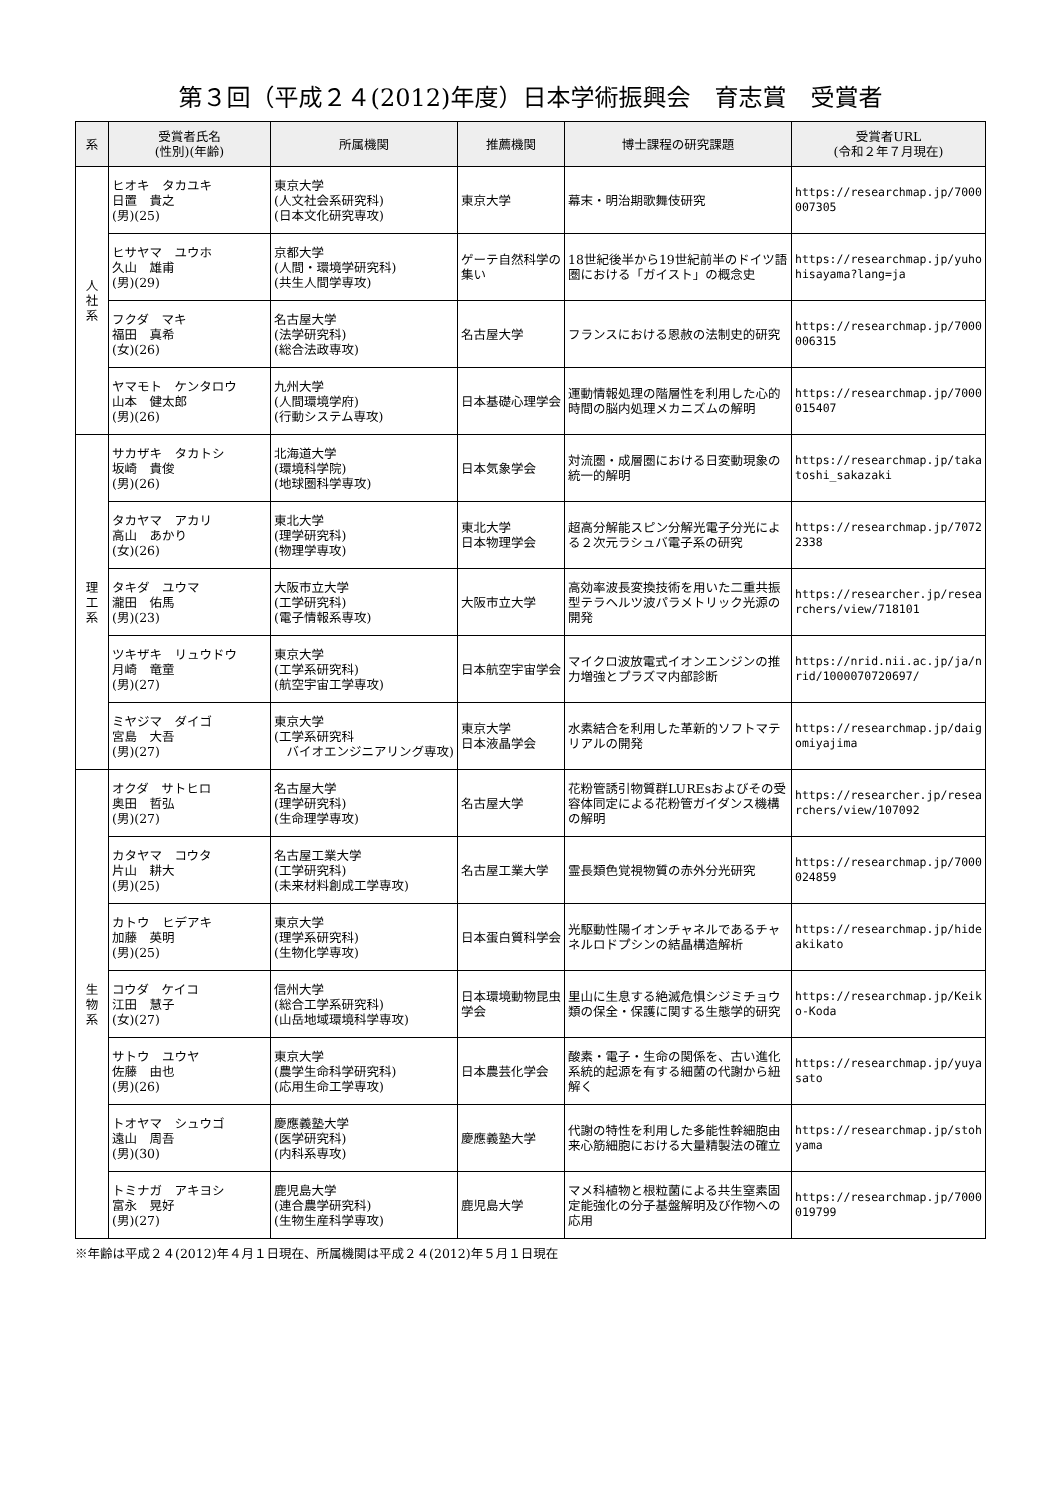第３回（平成２４(2012)年度）日本学術振興会　育志賞　受賞者
| 系 | 受賞者氏名 (性別)(年齢) | 所属機関 | 推薦機関 | 博士課程の研究課題 | 受賞者URL (令和２年７月現在) |
| --- | --- | --- | --- | --- | --- |
| 人 社 系 | ヒオキ タカユキ 日置 貴之 (男)(25) | 東京大学 (人文社会系研究科) (日本文化研究専攻) | 東京大学 | 幕末・明治期歌舞伎研究 | https://researchmap.jp/7000007305 |
| | ヒサヤマ ユウホ 久山 雄甫 (男)(29) | 京都大学 (人間・環境学研究科) (共生人間学専攻) | ゲーテ自然科学の集い | 18世紀後半から19世紀前半のドイツ語圏における「ガイスト」の概念史 | https://researchmap.jp/yuhohisayama?lang=ja |
| | フクダ マキ 福田 真希 (女)(26) | 名古屋大学 (法学研究科) (総合法政専攻) | 名古屋大学 | フランスにおける恩赦の法制史的研究 | https://researchmap.jp/7000006315 |
| | ヤマモト ケンタロウ 山本 健太郎 (男)(26) | 九州大学 (人間環境学府) (行動システム専攻) | 日本基礎心理学会 | 運動情報処理の階層性を利用した心的時間の脳内処理メカニズムの解明 | https://researchmap.jp/7000015407 |
| 理 工 系 | サカザキ タカトシ 坂崎 貴俊 (男)(26) | 北海道大学 (環境科学院) (地球圏科学専攻) | 日本気象学会 | 対流圏・成層圏における日変動現象の統一的解明 | https://researchmap.jp/takatoshi_sakazaki |
| | タカヤマ アカリ 高山 あかり (女)(26) | 東北大学 (理学研究科) (物理学専攻) | 東北大学 日本物理学会 | 超高分解能スピン分解光電子分光による２次元ラシュバ電子系の研究 | https://researchmap.jp/70722338 |
| | タキダ ユウマ 瀧田 佑馬 (男)(23) | 大阪市立大学 (工学研究科) (電子情報系専攻) | 大阪市立大学 | 高効率波長変換技術を用いた二重共振型テラヘルツ波パラメトリック光源の開発 | https://researcher.jp/researchers/view/718101 |
| | ツキザキ リュウドウ 月崎 竜童 (男)(27) | 東京大学 (工学系研究科) (航空宇宙工学専攻) | 日本航空宇宙学会 | マイクロ波放電式イオンエンジンの推力増強とプラズマ内部診断 | https://nrid.nii.ac.jp/ja/nrid/1000070720697/ |
| | ミヤジマ ダイゴ 宮島 大吾 (男)(27) | 東京大学 (工学系研究科 バイオエンジニアリング専攻) | 東京大学 日本液晶学会 | 水素結合を利用した革新的ソフトマテリアルの開発 | https://researchmap.jp/daigomiyajima |
| 生 物 系 | オクダ サトヒロ 奥田 哲弘 (男)(27) | 名古屋大学 (理学研究科) (生命理学専攻) | 名古屋大学 | 花粉管誘引物質群LUREsおよびその受容体同定による花粉管ガイダンス機構の解明 | https://researcher.jp/researchers/view/107092 |
| | カタヤマ コウタ 片山 耕大 (男)(25) | 名古屋工業大学 (工学研究科) (未来材料創成工学専攻) | 名古屋工業大学 | 霊長類色覚視物質の赤外分光研究 | https://researchmap.jp/7000024859 |
| | カトウ ヒデアキ 加藤 英明 (男)(25) | 東京大学 (理学系研究科) (生物化学専攻) | 日本蛋白質科学会 | 光駆動性陽イオンチャネルであるチャネルロドプシンの結晶構造解析 | https://researchmap.jp/hideakikato |
| | コウダ ケイコ 江田 慧子 (女)(27) | 信州大学 (総合工学系研究科) (山岳地域環境科学専攻) | 日本環境動物昆虫学会 | 里山に生息する絶滅危惧シジミチョウ類の保全・保護に関する生態学的研究 | https://researchmap.jp/Keiko-Koda |
| | サトウ ユウヤ 佐藤 由也 (男)(26) | 東京大学 (農学生命科学研究科) (応用生命工学専攻) | 日本農芸化学会 | 酸素・電子・生命の関係を、古い進化系統的起源を有する細菌の代謝から紐解く | https://researchmap.jp/yuyasato |
| | トオヤマ シュウゴ 遠山 周吾 (男)(30) | 慶應義塾大学 (医学研究科) (内科系専攻) | 慶應義塾大学 | 代謝の特性を利用した多能性幹細胞由来心筋細胞における大量精製法の確立 | https://researchmap.jp/stohyama |
| | トミナガ アキヨシ 富永 晃好 (男)(27) | 鹿児島大学 (連合農学研究科) (生物生産科学専攻) | 鹿児島大学 | マメ科植物と根粒菌による共生窒素固定能強化の分子基盤解明及び作物への応用 | https://researchmap.jp/7000019799 |
※年齢は平成２４(2012)年４月１日現在、所属機関は平成２４(2012)年５月１日現在